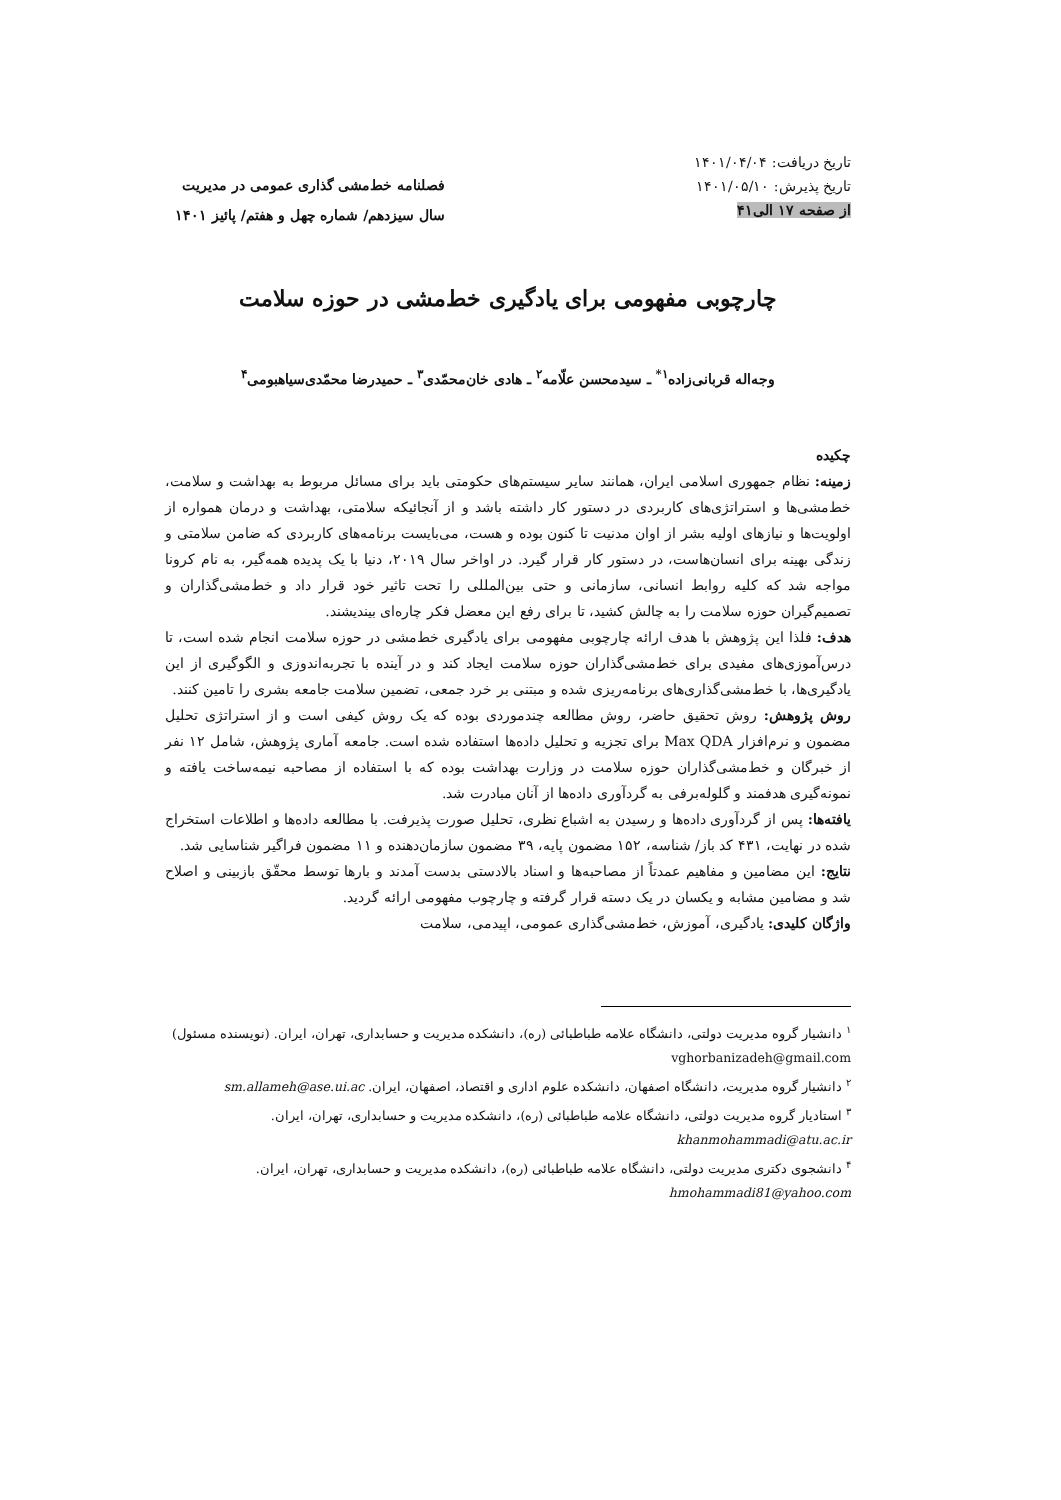تاریخ دریافت: ۱۴۰۱/۰۴/۰۴
تاریخ پذیرش: ۱۴۰۱/۰۵/۱۰
از صفحه ۱۷ الی۴۱
فصلنامه خط‌مشی گذاری عمومی در مدیریت
سال سیزدهم/ شماره چهل و هفتم/ پائیز ۱۴۰۱
چارچوبی مفهومی برای یادگیری خط‌مشی در حوزه سلامت
وجه‌اله قربانی‌زاده<sup>۱*</sup> ـ سیدمحسن علّامه<sup>۲</sup> ـ هادی خان‌محمّدی<sup>۳</sup> ـ حمیدرضا محمّدی‌سیاهبومی<sup>۴</sup>
چکیده
زمینه: نظام جمهوری اسلامی ایران، همانند سایر سیستم‌های حکومتی باید برای مسائل مربوط به بهداشت و سلامت، خط‌مشی‌ها و استراتژی‌های کاربردی در دستور کار داشته باشد و از آنجائیکه سلامتی، بهداشت و درمان همواره از اولویت‌ها و نیازهای اولیه بشر از اوان مدنیت تا کنون بوده و هست، می‌بایست برنامه‌های کاربردی که ضامن سلامتی و زندگی بهینه برای انسان‌هاست، در دستور کار قرار گیرد. در اواخر سال ۲۰۱۹، دنیا با یک پدیده همه‌گیر، به نام کرونا مواجه شد که کلیه روابط انسانی، سازمانی و حتی بین‌المللی را تحت تاثیر خود قرار داد و خط‌مشی‌گذاران و تصمیم‌گیران حوزه سلامت را به چالش کشید، تا برای رفع این معضل فکر چاره‌ای بیندیشند.
هدف: فلذا این پژوهش با هدف ارائه چارچوبی مفهومی برای یادگیری خط‌مشی در حوزه سلامت انجام شده است، تا درس‌آموزی‌های مفیدی برای خط‌مشی‌گذاران حوزه سلامت ایجاد کند و در آینده با تجربه‌اندوزی و الگوگیری از این یادگیری‌ها، با خط‌مشی‌گذاری‌های برنامه‌ریزی شده و مبتنی بر خرد جمعی، تضمین سلامت جامعه بشری را تامین کنند.
روش پژوهش: روش تحقیق حاضر، روش مطالعه چندموردی بوده که یک روش کیفی است و از استراتژی تحلیل مضمون و نرم‌افزار Max QDA برای تجزیه و تحلیل داده‌ها استفاده شده است. جامعه آماری پژوهش، شامل ۱۲ نفر از خبرگان و خط‌مشی‌گذاران حوزه سلامت در وزارت بهداشت بوده که با استفاده از مصاحبه نیمه‌ساخت یافته و نمونه‌گیری هدفمند و گلوله‌برفی به گردآوری داده‌ها از آنان مبادرت شد.
یافته‌ها: پس از گردآوری داده‌ها و رسیدن به اشباع نظری، تحلیل صورت پذیرفت. با مطالعه داده‌ها و اطلاعات استخراج شده در نهایت، ۴۳۱ کد باز/ شناسه، ۱۵۲ مضمون پایه، ۳۹ مضمون سازمان‌دهنده و ۱۱ مضمون فراگیر شناسایی شد.
نتایج: این مضامین و مفاهیم عمدتاً از مصاحبه‌ها و اسناد بالادستی بدست آمدند و بارها توسط محقّق بازبینی و اصلاح شد و مضامین مشابه و یکسان در یک دسته قرار گرفته و چارچوب مفهومی ارائه گردید.
واژگان کلیدی: یادگیری، آموزش، خط‌مشی‌گذاری عمومی، اپیدمی، سلامت
<sup>۱</sup> دانشیار گروه مدیریت دولتی، دانشگاه علامه طباطبائی (ره)، دانشکده مدیریت و حسابداری، تهران، ایران. (نویسنده مسئول)
vghorbanizadeh@gmail.com
<sup>۲</sup> دانشیار گروه مدیریت، دانشگاه اصفهان، دانشکده علوم اداری و اقتصاد، اصفهان، ایران. sm.allameh@ase.ui.ac
<sup>۳</sup> استادیار گروه مدیریت دولتی، دانشگاه علامه طباطبائی (ره)، دانشکده مدیریت و حسابداری، تهران، ایران.
khanmohammadi@atu.ac.ir
<sup>۴</sup> دانشجوی دکتری مدیریت دولتی، دانشگاه علامه طباطبائی (ره)، دانشکده مدیریت و حسابداری، تهران، ایران.
hmohammadi81@yahoo.com